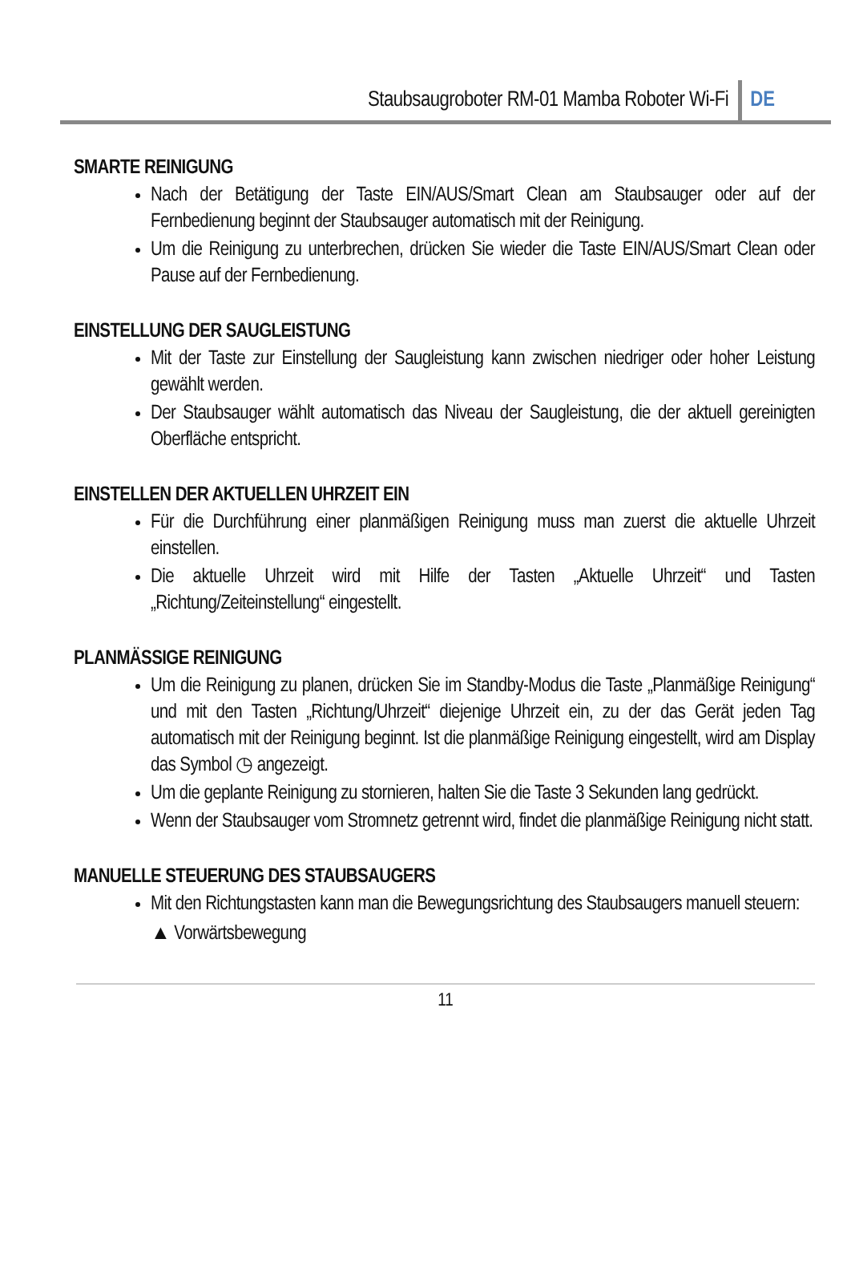Staubsaugroboter RM-01 Mamba Roboter Wi-Fi DE
SMARTE REINIGUNG
Nach der Betätigung der Taste EIN/AUS/Smart Clean am Staubsauger oder auf der Fernbedienung beginnt der Staubsauger automatisch mit der Reinigung.
Um die Reinigung zu unterbrechen, drücken Sie wieder die Taste EIN/AUS/Smart Clean oder Pause auf der Fernbedienung.
EINSTELLUNG DER SAUGLEISTUNG
Mit der Taste zur Einstellung der Saugleistung kann zwischen niedriger oder hoher Leistung gewählt werden.
Der Staubsauger wählt automatisch das Niveau der Saugleistung, die der aktuell gereinigten Oberfläche entspricht.
EINSTELLEN DER AKTUELLEN UHRZEIT EIN
Für die Durchführung einer planmäßigen Reinigung muss man zuerst die aktuelle Uhrzeit einstellen.
Die aktuelle Uhrzeit wird mit Hilfe der Tasten „Aktuelle Uhrzeit“ und Tasten „Richtung/Zeiteinstellung“ eingestellt.
PLANMÄSSIGE REINIGUNG
Um die Reinigung zu planen, drücken Sie im Standby-Modus die Taste „Planmäßige Reinigung“ und mit den Tasten „Richtung/Uhrzeit“ diejenige Uhrzeit ein, zu der das Gerät jeden Tag automatisch mit der Reinigung beginnt. Ist die planmäßige Reinigung eingestellt, wird am Display das Symbol ◷ angezeigt.
Um die geplante Reinigung zu stornieren, halten Sie die Taste 3 Sekunden lang gedrückt.
Wenn der Staubsauger vom Stromnetz getrennt wird, findet die planmäßige Reinigung nicht statt.
MANUELLE STEUERUNG DES STAUBSAUGERS
Mit den Richtungstasten kann man die Bewegungsrichtung des Staubsaugers manuell steuern:
▲ Vorwärtsbewegung
11